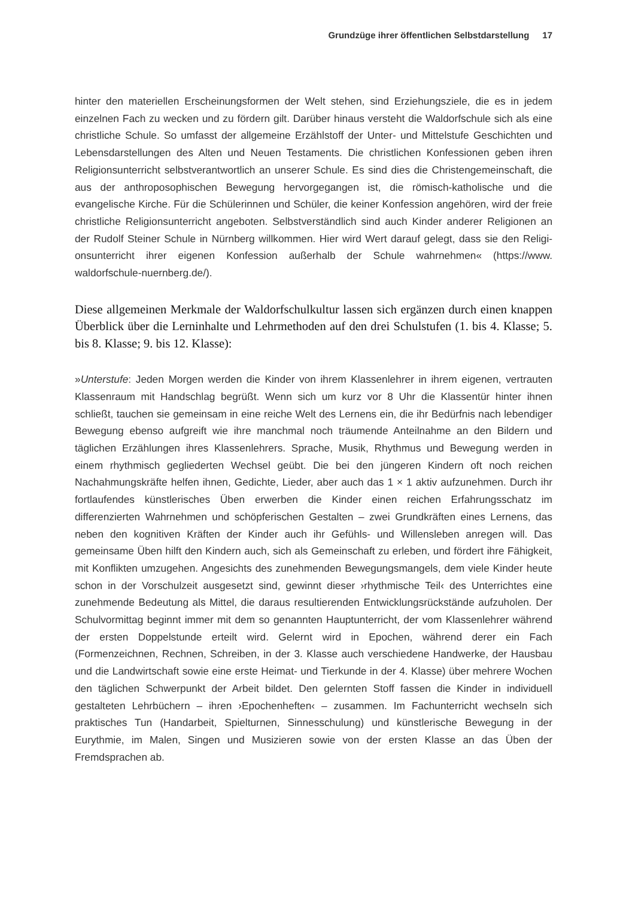Grundzüge ihrer öffentlichen Selbstdarstellung 17
hinter den materiellen Erscheinungsformen der Welt stehen, sind Erziehungsziele, die es in jedem einzelnen Fach zu wecken und zu fördern gilt. Darüber hinaus versteht die Waldorf­schule sich als eine christliche Schule. So umfasst der allgemeine Erzählstoff der Unter- und Mittelstufe Geschichten und Lebensdarstellungen des Alten und Neuen Testaments. Die christlichen Konfessionen geben ihren Religionsunterricht selbstverantwortlich an unserer Schule. Es sind dies die Christengemeinschaft, die aus der anthroposophischen Bewegung hervorgegangen ist, die römisch-katholische und die evangelische Kirche. Für die Schülerin­nen und Schüler, die keiner Konfession angehören, wird der freie christliche Religionsun­terricht angeboten. Selbstverständlich sind auch Kinder anderer Religionen an der Rudolf Steiner Schule in Nürnberg willkommen. Hier wird Wert darauf gelegt, dass sie den Religi­onsunterricht ihrer eigenen Konfession außerhalb der Schule wahrnehmen« (https://www. waldorfschule-nuernberg.de/).
Diese allgemeinen Merkmale der Waldorfschulkultur lassen sich ergänzen durch einen knappen Überblick über die Lerninhalte und Lehrmethoden auf den drei Schulstufen (1. bis 4. Klasse; 5. bis 8. Klasse; 9. bis 12. Klasse):
»Unterstufe: Jeden Morgen werden die Kinder von ihrem Klassenlehrer in ihrem eigenen, vertrauten Klassenraum mit Handschlag begrüßt. Wenn sich um kurz vor 8 Uhr die Klassen­tür hinter ihnen schließt, tauchen sie gemeinsam in eine reiche Welt des Lernens ein, die ihr Bedürfnis nach lebendiger Bewegung ebenso aufgreift wie ihre manchmal noch träumende Anteilnahme an den Bildern und täglichen Erzählungen ihres Klassenlehrers. Sprache, Musik, Rhythmus und Bewegung werden in einem rhythmisch gegliederten Wechsel geübt. Die bei den jüngeren Kindern oft noch reichen Nachahmungskräfte helfen ihnen, Gedichte, Lieder, aber auch das 1 × 1 aktiv aufzunehmen. Durch ihr fortlaufendes künstlerisches Üben erwerben die Kinder einen reichen Erfahrungsschatz im differenzierten Wahrnehmen und schöpferi­schen Gestalten – zwei Grundkräften eines Lernens, das neben den kognitiven Kräften der Kinder auch ihr Gefühls- und Willensleben anregen will. Das gemeinsame Üben hilft den Kin­dern auch, sich als Gemeinschaft zu erleben, und fördert ihre Fähigkeit, mit Konflikten um­zugehen. Angesichts des zunehmenden Bewegungsmangels, dem viele Kinder heute schon in der Vorschulzeit ausgesetzt sind, gewinnt dieser ›rhythmische Teil‹ des Unterrichtes eine zunehmende Bedeutung als Mittel, die daraus resultierenden Entwicklungsrückstände auf­zuholen. Der Schulvormittag beginnt immer mit dem so genannten Hauptunterricht, der vom Klassenlehrer während der ersten Doppelstunde erteilt wird. Gelernt wird in Epochen, wäh­rend derer ein Fach (Formenzeichnen, Rechnen, Schreiben, in der 3. Klasse auch verschiedene Handwerke, der Hausbau und die Landwirtschaft sowie eine erste Heimat- und Tierkunde in der 4. Klasse) über mehrere Wochen den täglichen Schwerpunkt der Arbeit bildet. Den gelernten Stoff fassen die Kinder in individuell gestalteten Lehrbüchern – ihren ›Epochenhef­ten‹ – zusammen. Im Fachunterricht wechseln sich praktisches Tun (Handarbeit, Spielturnen, Sinnesschulung) und künstlerische Bewegung in der Eurythmie, im Malen, Singen und Musi­zieren sowie von der ersten Klasse an das Üben der Fremdsprachen ab.